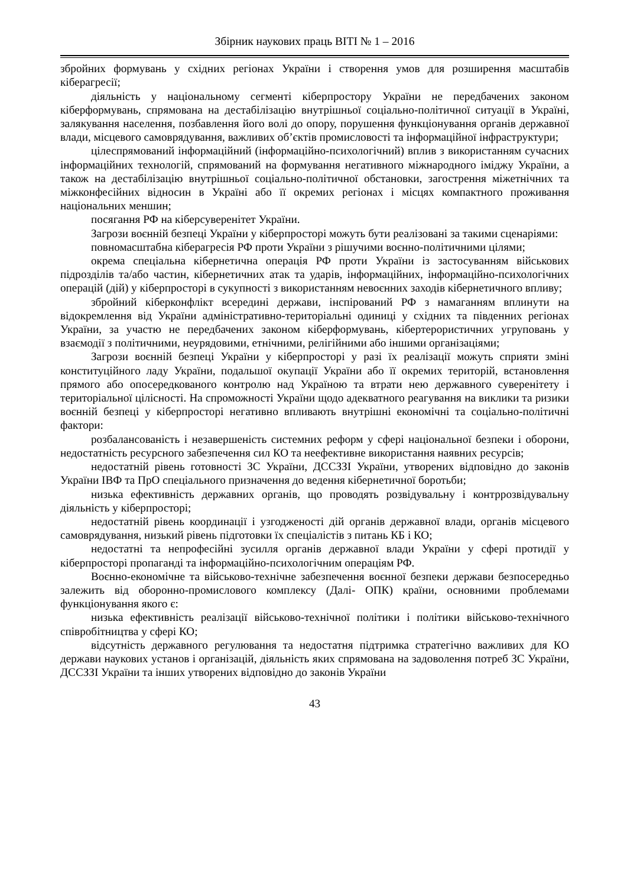Збірник наукових праць ВІТІ № 1 – 2016
збройних формувань у східних регіонах України і створення умов для розширення масштабів кіберагресії;
діяльність у національному сегменті кіберпростору України не передбачених законом кіберформувань, спрямована на дестабілізацію внутрішньої соціально-політичної ситуації в Україні, залякування населення, позбавлення його волі до опору, порушення функціонування органів державної влади, місцевого самоврядування, важливих об’єктів промисловості та інформаційної інфраструктури;
цілеспрямований інформаційний (інформаційно-психологічний) вплив з використанням сучасних інформаційних технологій, спрямований на формування негативного міжнародного іміджу України, а також на дестабілізацію внутрішньої соціально-політичної обстановки, загострення міжетнічних та міжконфесійних відносин в Україні або її окремих регіонах і місцях компактного проживання національних меншин;
посягання РФ на кіберсуверенітет України.
Загрози воєнній безпеці України у кіберпросторі можуть бути реалізовані за такими сценаріями:
повномасштабна кіберагресія РФ проти України з рішучими воєнно-політичними цілями;
окрема спеціальна кібернетична операція РФ проти України із застосуванням військових підрозділів та/або частин, кібернетичних атак та ударів, інформаційних, інформаційно-психологічних операцій (дій) у кіберпросторі в сукупності з використанням невоєнних заходів кібернетичного впливу;
збройний кіберконфлікт всередині держави, інспірований РФ з намаганням вплинути на відокремлення від України адміністративно-територіальні одиниці у східних та південних регіонах України, за участю не передбачених законом кіберформувань, кібертерористичних угруповань у взаємодії з політичними, неурядовими, етнічними, релігійними або іншими організаціями;
Загрози воєнній безпеці України у кіберпросторі у разі їх реалізації можуть сприяти зміні конституційного ладу України, подальшої окупації України або її окремих територій, встановлення прямого або опосередкованого контролю над Україною та втрати нею державного суверенітету і територіальної цілісності. На спроможності України щодо адекватного реагування на виклики та ризики воєнній безпеці у кіберпросторі негативно впливають внутрішні економічні та соціально-політичні фактори:
розбалансованість і незавершеність системних реформ у сфері національної безпеки і оборони, недостатність ресурсного забезпечення сил КО та неефективне використання наявних ресурсів;
недостатній рівень готовності ЗС України, ДССЗЗІ України, утворених відповідно до законів України ІВФ та ПрО спеціального призначення до ведення кібернетичної боротьби;
низька ефективність державних органів, що проводять розвідувальну і контррозвідувальну діяльність у кіберпросторі;
недостатній рівень координації і узгодженості дій органів державної влади, органів місцевого самоврядування, низький рівень підготовки їх спеціалістів з питань КБ і КО;
недостатні та непрофесійні зусилля органів державної влади України у сфері протидії у кіберпросторі пропаганді та інформаційно-психологічним операціям РФ.
Воєнно-економічне та військово-технічне забезпечення воєнної безпеки держави безпосередньо залежить від оборонно-промислового комплексу (Далі- ОПК) країни, основними проблемами функціонування якого є:
низька ефективність реалізації військово-технічної політики і політики військово-технічного співробітництва у сфері КО;
відсутність державного регулювання та недостатня підтримка стратегічно важливих для КО держави наукових установ і організацій, діяльність яких спрямована на задоволення потреб ЗС України, ДССЗЗІ України та інших утворених відповідно до законів України
43